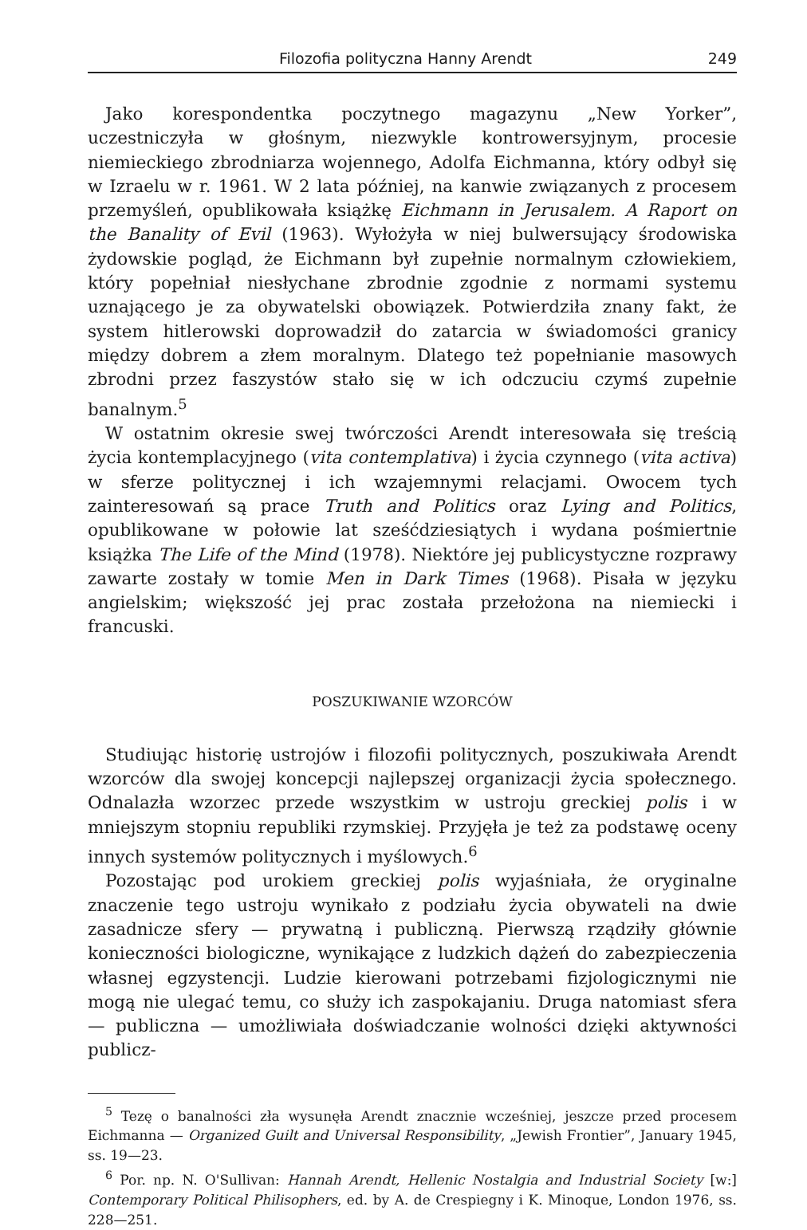Filozofia polityczna Hanny Arendt 249
Jako korespondentka poczytnego magazynu „New Yorker”, uczestniczyła w głośnym, niezwykle kontrowersyjnym, procesie niemieckiego zbrodniarza wojennego, Adolfa Eichmanna, który odbył się w Izraelu w r. 1961. W 2 lata później, na kanwie związanych z procesem przemyśleń, opublikowała książkę Eichmann in Jerusalem. A Raport on the Banality of Evil (1963). Wyłożyła w niej bulwersujący środowiska żydowskie pogląd, że Eichmann był zupełnie normalnym człowiekiem, który popełniał niesłychane zbrodnie zgodnie z normami systemu uznającego je za obywatelski obowiązek. Potwierdziła znany fakt, że system hitlerowski doprowadził do zatarcia w świadomości granicy między dobrem a złem moralnym. Dlatego też popełnianie masowych zbrodni przez faszystów stało się w ich odczuciu czymś zupełnie banalnym.<sup>5</sup>
W ostatnim okresie swej twórczości Arendt interesowała się treścią życia kontemplacyjnego (vita contemplativa) i życia czynnego (vita activa) w sferze politycznej i ich wzajemnymi relacjami. Owocem tych zainteresowań są prace Truth and Politics oraz Lying and Politics, opublikowane w połowie lat sześćdziesiątych i wydana pośmiertnie książka The Life of the Mind (1978). Niektóre jej publicystyczne rozprawy zawarte zostały w tomie Men in Dark Times (1968). Pisała w języku angielskim; większość jej prac została przełożona na niemiecki i francuski.
POSZUKIWANIE WZORCÓW
Studiując historię ustrojów i filozofii politycznych, poszukiwała Arendt wzorców dla swojej koncepcji najlepszej organizacji życia społecznego. Odnalazła wzorzec przede wszystkim w ustroju greckiej polis i w mniejszym stopniu republiki rzymskiej. Przyjęła je też za podstawę oceny innych systemów politycznych i myślowych.<sup>6</sup>
Pozostając pod urokiem greckiej polis wyjaśniała, że oryginalne znaczenie tego ustroju wynikało z podziału życia obywateli na dwie zasadnicze sfery — prywatną i publiczną. Pierwszą rządziły głównie konieczności biologiczne, wynikające z ludzkich dążeń do zabezpieczenia własnej egzystencji. Ludzie kierowani potrzebami fizjologicznymi nie mogą nie ulegać temu, co służy ich zaspokajaniu. Druga natomiast sfera — publiczna — umożliwiała doświadczanie wolności dzięki aktywności publicz-
<sup>5</sup> Tezę o banalności zła wysunęła Arendt znacznie wcześniej, jeszcze przed procesem Eichmanna — Organized Guilt and Universal Responsibility, „Jewish Frontier”, January 1945, ss. 19—23.
<sup>6</sup> Por. np. N. O'Sullivan: Hannah Arendt, Hellenic Nostalgia and Industrial Society [w:] Contemporary Political Philisophers, ed. by A. de Crespiegny i K. Minoque, London 1976, ss. 228—251.